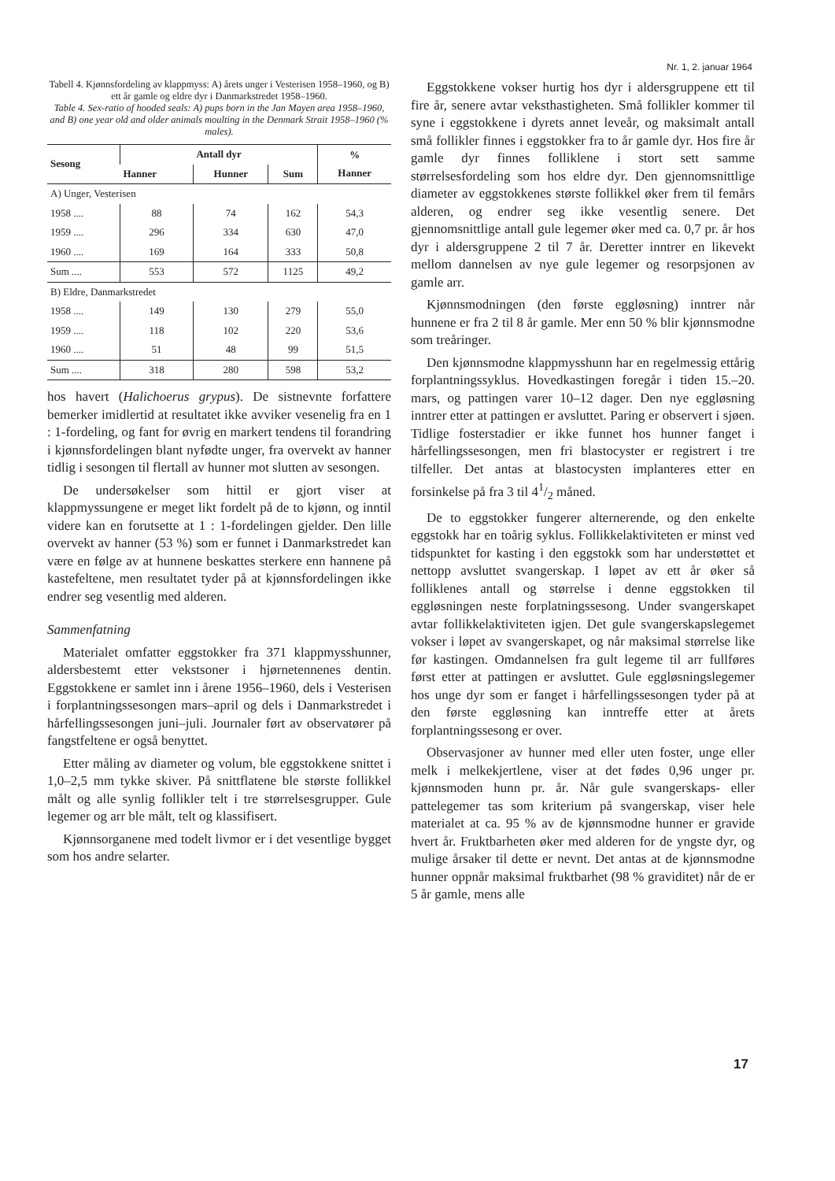Nr. 1, 2. januar 1964
Tabell 4. Kjønnsfordeling av klappmyss: A) årets unger i Vesterisen 1958–1960, og B) ett år gamle og eldre dyr i Danmarkstredet 1958–1960.
Table 4. Sex-ratio of hooded seals: A) pups born in the Jan Mayen area 1958–1960, and B) one year old and older animals moulting in the Denmark Strait 1958–1960 (% males).
| Sesong | Antall dyr | | | % Hanner |
| --- | --- | --- | --- | --- |
| | Hanner | Hunner | Sum | |
| A) Unger, Vesterisen | | | | |
| 1958 .... | 88 | 74 | 162 | 54,3 |
| 1959 .... | 296 | 334 | 630 | 47,0 |
| 1960 .... | 169 | 164 | 333 | 50,8 |
| Sum .... | 553 | 572 | 1125 | 49,2 |
| B) Eldre, Danmarkstredet | | | | |
| 1958 .... | 149 | 130 | 279 | 55,0 |
| 1959 .... | 118 | 102 | 220 | 53,6 |
| 1960 .... | 51 | 48 | 99 | 51,5 |
| Sum .... | 318 | 280 | 598 | 53,2 |
hos havert (Halichoerus grypus). De sistnevnte forfattere bemerker imidlertid at resultatet ikke avviker vesenelig fra en 1 : 1-fordeling, og fant for øvrig en markert tendens til forandring i kjønnsfordelingen blant nyfødte unger, fra overvekt av hanner tidlig i sesongen til flertall av hunner mot slutten av sesongen.
De undersøkelser som hittil er gjort viser at klappmyssungene er meget likt fordelt på de to kjønn, og inntil videre kan en forutsette at 1 : 1-fordelingen gjelder. Den lille overvekt av hanner (53 %) som er funnet i Danmarkstredet kan være en følge av at hunnene beskattes sterkere enn hannene på kastefeltene, men resultatet tyder på at kjønnsfordelingen ikke endrer seg vesentlig med alderen.
Sammenfatning
Materialet omfatter eggstokker fra 371 klappmysshunner, aldersbestemt etter vekstsoner i hjørnetennenes dentin. Eggstokkene er samlet inn i årene 1956–1960, dels i Vesterisen i forplantningssesongen mars–april og dels i Danmarkstredet i hårfellingssesongen juni–juli. Journaler ført av observatører på fangstfeltene er også benyttet.
Etter måling av diameter og volum, ble eggstokkene snittet i 1,0–2,5 mm tykke skiver. På snittflatene ble største follikkel målt og alle synlig follikler telt i tre størrelsesgrupper. Gule legemer og arr ble målt, telt og klassifisert.
Kjønnsorganene med todelt livmor er i det vesentlige bygget som hos andre selarter.
Eggstokkene vokser hurtig hos dyr i aldersgruppene ett til fire år, senere avtar veksthastigheten. Små follikler kommer til syne i eggstokkene i dyrets annet leveår, og maksimalt antall små follikler finnes i eggstokker fra to år gamle dyr. Hos fire år gamle dyr finnes folliklene i stort sett samme størrelsesfordeling som hos eldre dyr. Den gjennomsnittlige diameter av eggstokkenes største follikkel øker frem til femårs alderen, og endrer seg ikke vesentlig senere. Det gjennomsnittlige antall gule legemer øker med ca. 0,7 pr. år hos dyr i aldersgruppene 2 til 7 år. Deretter inntrer en likevekt mellom dannelsen av nye gule legemer og resorpsjonen av gamle arr.
Kjønnsmodningen (den første eggløsning) inntrer når hunnene er fra 2 til 8 år gamle. Mer enn 50 % blir kjønnsmodne som treåringer.
Den kjønnsmodne klappmysshunn har en regelmessig ettårig forplantningssyklus. Hovedkastingen foregår i tiden 15.–20. mars, og pattingen varer 10–12 dager. Den nye eggløsning inntrer etter at pattingen er avsluttet. Paring er observert i sjøen. Tidlige fosterstadier er ikke funnet hos hunner fanget i hårfellingssesongen, men fri blastocyster er registrert i tre tilfeller. Det antas at blastocysten implanteres etter en forsinkelse på fra 3 til 41/2 måned.
De to eggstokker fungerer alternerende, og den enkelte eggstokk har en toårig syklus. Follikkelaktiviteten er minst ved tidspunktet for kasting i den eggstokk som har understøttet et nettopp avsluttet svangerskap. I løpet av ett år øker så folliklenes antall og størrelse i denne eggstokken til eggløsningen neste forplatningssesong. Under svangerskapet avtar follikkelaktiviteten igjen. Det gule svangerskapslegemet vokser i løpet av svangerskapet, og når maksimal størrelse like før kastingen. Omdannelsen fra gult legeme til arr fullføres først etter at pattingen er avsluttet. Gule eggløsningslegemer hos unge dyr som er fanget i hårfellingssesongen tyder på at den første eggløsning kan inntreffe etter at årets forplantningssesong er over.
Observasjoner av hunner med eller uten foster, unge eller melk i melkekjertlene, viser at det fødes 0,96 unger pr. kjønnsmoden hunn pr. år. Når gule svangerskaps- eller pattelegemer tas som kriterium på svangerskap, viser hele materialet at ca. 95 % av de kjønnsmodne hunner er gravide hvert år. Fruktbarheten øker med alderen for de yngste dyr, og mulige årsaker til dette er nevnt. Det antas at de kjønnsmodne hunner oppnår maksimal fruktbarhet (98 % graviditet) når de er 5 år gamle, mens alle
17